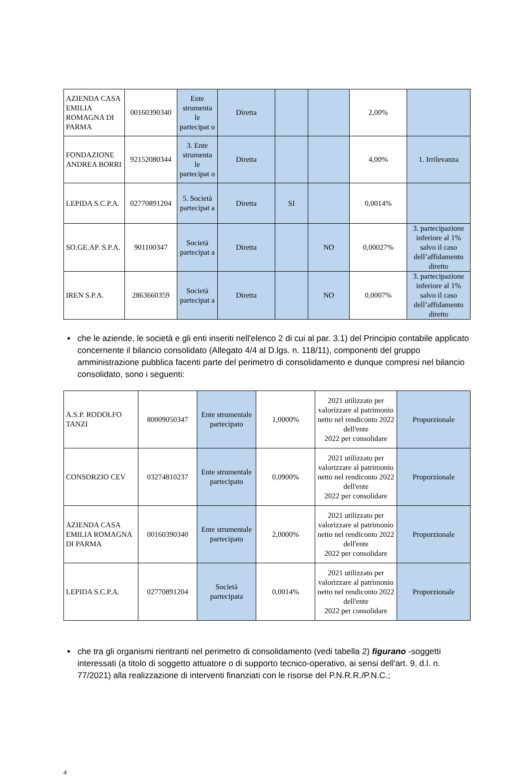| AZIENDA CASA EMILIA ROMAGNA DI PARMA | 00160390340 | Ente strumenta le partecipat o | Diretta | | | 2,00% | |
| FONDAZIONE ANDREA BORRI | 92152080344 | 3. Ente strumenta le partecipat o | Diretta | | | 4,00% | 1. Irrilevanza |
| LEPIDA S.C.P.A. | 02770891204 | 5. Società partecipat a | Diretta | SI | | 0,0014% | |
| SO.GE.AP. S.P.A. | 901100347 | Società partecipat a | Diretta | | NO | 0,00027% | 3. partecipazione inferiore al 1% salvo il caso dell’affidamento diretto |
| IREN S.P.A. | 2863660359 | Società partecipat a | Diretta | | NO | 0,0007% | 3. partecipazione inferiore al 1% salvo il caso dell’affidamento diretto |
che le aziende, le società e gli enti inseriti nell'elenco 2 di cui al par. 3.1) del Principio contabile applicato concernente il bilancio consolidato (Allegato 4/4 al D.lgs. n. 118/11), componenti del gruppo amministrazione pubblica facenti parte del perimetro di consolidamento e dunque compresi nel bilancio consolidato, sono i seguenti:
| A.S.P. RODOLFO TANZI | 80009050347 | Ente strumentale partecipato | 1,0000% | 2021 utilizzato per valorizzare al patrimonio netto nel rendiconto 2022 dell'ente 2022 per consolidare | Proporzionale |
| CONSORZIO CEV | 03274810237 | Ente strumentale partecipato | 0,0900% | 2021 utilizzato per valorizzare al patrimonio netto nel rendiconto 2022 dell'ente 2022 per consolidare | Proporzionale |
| AZIENDA CASA EMILIA ROMAGNA DI PARMA | 00160390340 | Ente strumentale partecipato | 2,0000% | 2021 utilizzato per valorizzare al patrimonio netto nel rendiconto 2022 dell'ente 2022 per consolidare | Proporzionale |
| LEPIDA S.C.P.A. | 02770891204 | Società partecipata | 0,0014% | 2021 utilizzato per valorizzare al patrimonio netto nel rendiconto 2022 dell'ente 2022 per consolidare | Proporzionale |
che tra gli organismi rientranti nel perimetro di consolidamento (vedi tabella 2) figurano -soggetti interessati (a titolo di soggetto attuatore o di supporto tecnico-operativo, ai sensi dell'art. 9, d.l. n. 77/2021) alla realizzazione di interventi finanziati con le risorse del P.N.R.R./P.N.C.;
4